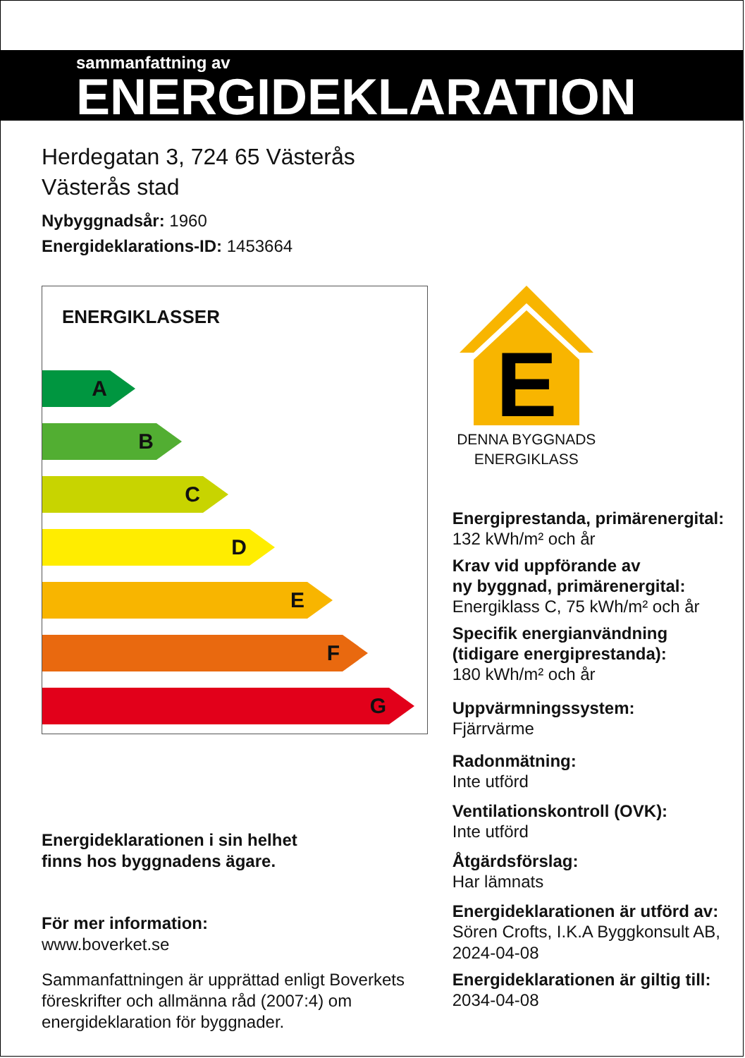sammanfattning av
ENERGIDEKLARATION
Herdegatan 3, 724 65 Västerås
Västerås stad
Nybyggnadsår: 1960
Energideklarations-ID: 1453664
ENERGIKLASSER
A
B
C
D
E
F
G
Energideklarationen i sin helhet
finns hos byggnadens ägare.
För mer information:
www.boverket.se
Sammanfattningen är upprättad enligt Boverkets föreskrifter och allmänna råd (2007:4) om energideklaration för byggnader.
E
DENNA BYGGNADS
ENERGIKLASS
Energiprestanda, primärenergital:
132 kWh/m² och år
Krav vid uppförande av
ny byggnad, primärenergital:
Energiklass C, 75 kWh/m² och år
Specifik energianvändning
(tidigare energiprestanda):
180 kWh/m² och år
Uppvärmningssystem:
Fjärrvärme
Radonmätning:
Inte utförd
Ventilationskontroll (OVK):
Inte utförd
Åtgärdsförslag:
Har lämnats
Energideklarationen är utförd av:
Sören Crofts, I.K.A Byggkonsult AB,
2024-04-08
Energideklarationen är giltig till:
2034-04-08